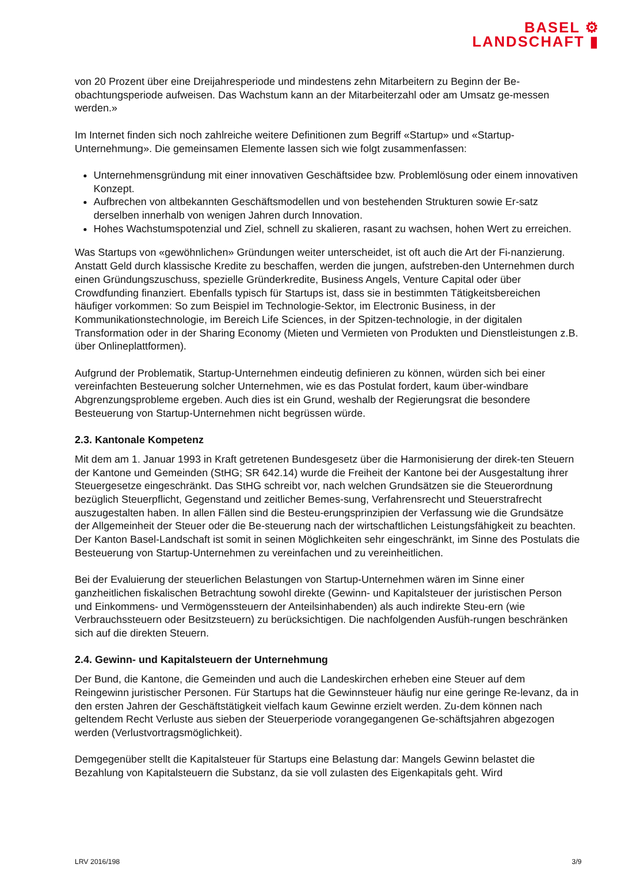BASEL ⚙
LANDSCHAFT ▮
von 20 Prozent über eine Dreijahresperiode und mindestens zehn Mitarbeitern zu Beginn der Be-obachtungsperiode aufweisen. Das Wachstum kann an der Mitarbeiterzahl oder am Umsatz ge-messen werden.»
Im Internet finden sich noch zahlreiche weitere Definitionen zum Begriff «Startup» und «Startup-Unternehmung». Die gemeinsamen Elemente lassen sich wie folgt zusammenfassen:
Unternehmensgründung mit einer innovativen Geschäftsidee bzw. Problemlösung oder einem innovativen Konzept.
Aufbrechen von altbekannten Geschäftsmodellen und von bestehenden Strukturen sowie Er-satz derselben innerhalb von wenigen Jahren durch Innovation.
Hohes Wachstumspotenzial und Ziel, schnell zu skalieren, rasant zu wachsen, hohen Wert zu erreichen.
Was Startups von «gewöhnlichen» Gründungen weiter unterscheidet, ist oft auch die Art der Fi-nanzierung. Anstatt Geld durch klassische Kredite zu beschaffen, werden die jungen, aufstreben-den Unternehmen durch einen Gründungszuschuss, spezielle Gründerkredite, Business Angels, Venture Capital oder über Crowdfunding finanziert. Ebenfalls typisch für Startups ist, dass sie in bestimmten Tätigkeitsbereichen häufiger vorkommen: So zum Beispiel im Technologie-Sektor, im Electronic Business, in der Kommunikationstechnologie, im Bereich Life Sciences, in der Spitzen-technologie, in der digitalen Transformation oder in der Sharing Economy (Mieten und Vermieten von Produkten und Dienstleistungen z.B. über Onlineplattformen).
Aufgrund der Problematik, Startup-Unternehmen eindeutig definieren zu können, würden sich bei einer vereinfachten Besteuerung solcher Unternehmen, wie es das Postulat fordert, kaum über-windbare Abgrenzungsprobleme ergeben. Auch dies ist ein Grund, weshalb der Regierungsrat die besondere Besteuerung von Startup-Unternehmen nicht begrüssen würde.
2.3. Kantonale Kompetenz
Mit dem am 1. Januar 1993 in Kraft getretenen Bundesgesetz über die Harmonisierung der direk-ten Steuern der Kantone und Gemeinden (StHG; SR 642.14) wurde die Freiheit der Kantone bei der Ausgestaltung ihrer Steuergesetze eingeschränkt. Das StHG schreibt vor, nach welchen Grundsätzen sie die Steuerordnung bezüglich Steuerpflicht, Gegenstand und zeitlicher Bemes-sung, Verfahrensrecht und Steuerstrafrecht auszugestalten haben. In allen Fällen sind die Besteu-erungsprinzipien der Verfassung wie die Grundsätze der Allgemeinheit der Steuer oder die Be-steuerung nach der wirtschaftlichen Leistungsfähigkeit zu beachten. Der Kanton Basel-Landschaft ist somit in seinen Möglichkeiten sehr eingeschränkt, im Sinne des Postulats die Besteuerung von Startup-Unternehmen zu vereinfachen und zu vereinheitlichen.
Bei der Evaluierung der steuerlichen Belastungen von Startup-Unternehmen wären im Sinne einer ganzheitlichen fiskalischen Betrachtung sowohl direkte (Gewinn- und Kapitalsteuer der juristischen Person und Einkommens- und Vermögenssteuern der Anteilsinhabenden) als auch indirekte Steu-ern (wie Verbrauchssteuern oder Besitzsteuern) zu berücksichtigen. Die nachfolgenden Ausfüh-rungen beschränken sich auf die direkten Steuern.
2.4. Gewinn- und Kapitalsteuern der Unternehmung
Der Bund, die Kantone, die Gemeinden und auch die Landeskirchen erheben eine Steuer auf dem Reingewinn juristischer Personen. Für Startups hat die Gewinnsteuer häufig nur eine geringe Re-levanz, da in den ersten Jahren der Geschäftstätigkeit vielfach kaum Gewinne erzielt werden. Zu-dem können nach geltendem Recht Verluste aus sieben der Steuerperiode vorangegangenen Ge-schäftsjahren abgezogen werden (Verlustvortragsmöglichkeit).
Demgegenüber stellt die Kapitalsteuer für Startups eine Belastung dar: Mangels Gewinn belastet die Bezahlung von Kapitalsteuern die Substanz, da sie voll zulasten des Eigenkapitals geht. Wird
LRV 2016/198 3/9